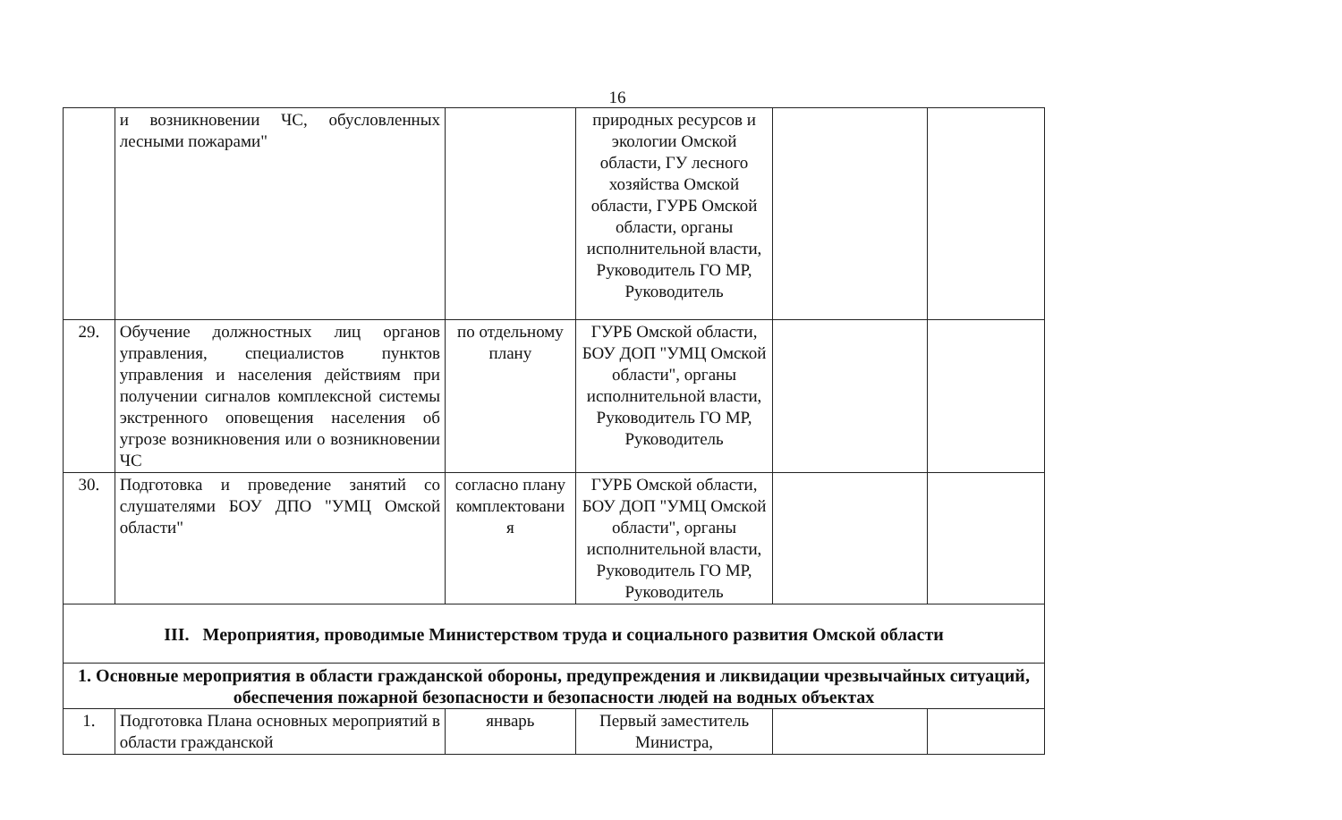16
| | и возникновении ЧС, обусловленных лесными пожарами" | | природных ресурсов и экологии Омской области, ГУ лесного хозяйства Омской области, ГУРБ Омской области, органы исполнительной власти, Руководитель ГО МР, Руководитель | | |
| 29. | Обучение должностных лиц органов управления, специалистов пунктов управления и населения действиям при получении сигналов комплексной системы экстренного оповещения населения об угрозе возникновения или о возникновении ЧС | по отдельному плану | ГУРБ Омской области, БОУ ДОП "УМЦ Омской области", органы исполнительной власти, Руководитель ГО МР, Руководитель | | |
| 30. | Подготовка и проведение занятий со слушателями БОУ ДПО "УМЦ Омской области" | согласно плану комплектовани я | ГУРБ Омской области, БОУ ДОП "УМЦ Омской области", органы исполнительной власти, Руководитель ГО МР, Руководитель | | |
| III. Мероприятия, проводимые Министерством труда и социального развития Омской области | | | | | |
| 1. Основные мероприятия в области гражданской обороны, предупреждения и ликвидации чрезвычайных ситуаций, обеспечения пожарной безопасности и безопасности людей на водных объектах | | | | | |
| 1. | Подготовка Плана основных мероприятий в области гражданской | январь | Первый заместитель Министра, | | |